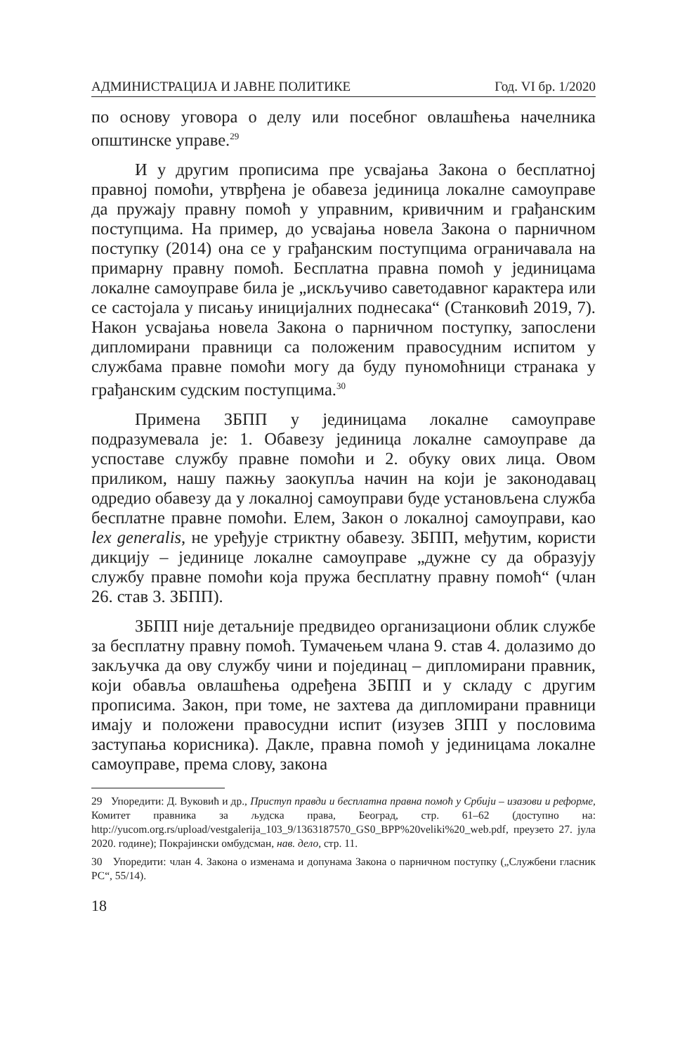АДМИНИСТРАЦИЈА И ЈАВНЕ ПОЛИТИКЕ Год. VI бр. 1/2020
по основу уговора о делу или посебног овлашћења начелника општинске управе.<sup>29</sup>
И у другим прописима пре усвајања Закона о бесплатној правној помоћи, утврђена је обавеза јединица локалне самоуправе да пружају правну помоћ у управним, кривичним и грађанским поступцима. На пример, до усвајања новела Закона о парничном поступку (2014) она се у грађанским поступцима ограничавала на примарну правну помоћ. Бесплатна правна помоћ у јединицама локалне самоуправе била је „искључиво саветодавног карактера или се састојала у писању иницијалних поднесака“ (Станковић 2019, 7). Након усвајања новела Закона о парничном поступку, запослени дипломирани правници са положеним правосудним испитом у службама правне помоћи могу да буду пуномоћници странака у грађанским судским поступцима.<sup>30</sup>
Примена ЗБПП у јединицама локалне самоуправе подразумевала је: 1. Обавезу јединица локалне самоуправе да успоставе службу правне помоћи и 2. обуку ових лица. Овом приликом, нашу пажњу заокупља начин на који је законодавац одредио обавезу да у локалној самоуправи буде установљена служба бесплатне правне помоћи. Елем, Закон о локалној самоуправи, као lex generalis, не уређује стриктну обавезу. ЗБПП, међутим, користи дикцију – јединице локалне самоуправе „дужне су да образују службу правне помоћи која пружа бесплатну правну помоћ“ (члан 26. став 3. ЗБПП).
ЗБПП није детаљније предвидео организациони облик службе за бесплатну правну помоћ. Тумачењем члана 9. став 4. долазимо до закључка да ову службу чини и појединац – дипломирани правник, који обавља овлашћења одређена ЗБПП и у складу с другим прописима. Закон, при томе, не захтева да дипломирани правници имају и положени правосудни испит (изузев ЗПП у пословима заступања корисника). Дакле, правна помоћ у јединицама локалне самоуправе, према слову, закона
29 Упоредити: Д. Вуковић и др., Приступ правди и бесплатна правна помоћ у Србији – изазови и реформе, Комитет правника за људска права, Београд, стр. 61–62 (доступно на: http://yucom.org.rs/upload/vestgalerija_103_9/1363187570_GS0_BPP%20veliki%20_web.pdf, преузето 27. јула 2020. године); Покрајински омбудсман, нав. дело, стр. 11.
30 Упоредити: члан 4. Закона о изменама и допунама Закона о парничном поступку („Службени гласник РС“, 55/14).
18